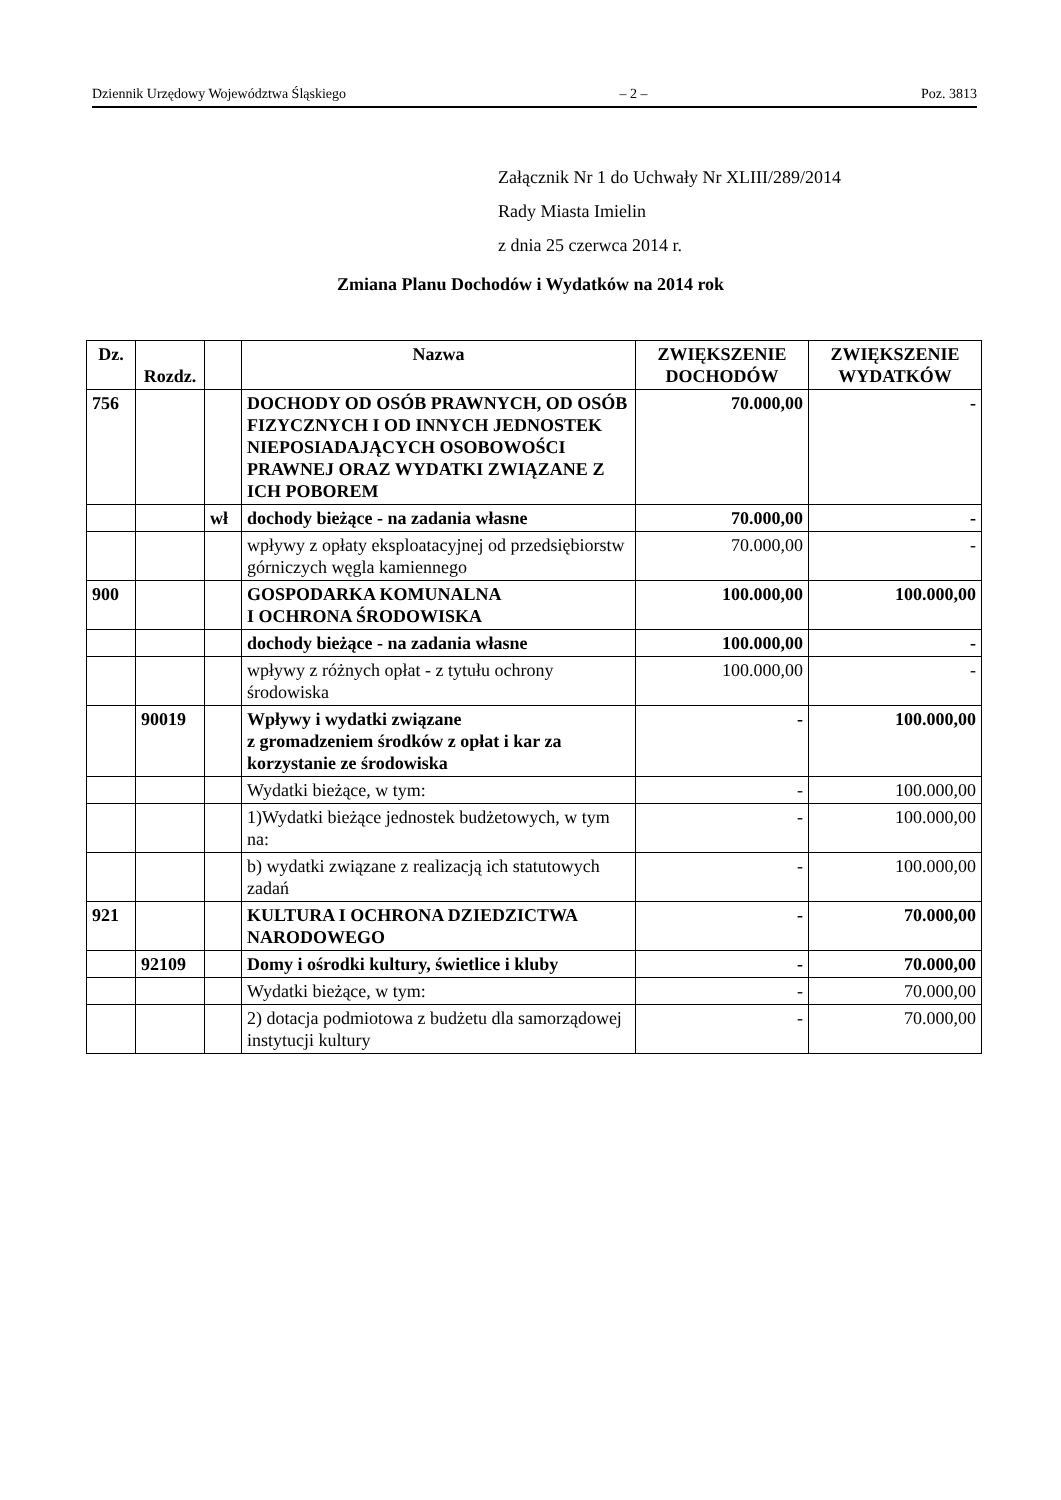Dziennik Urzędowy Województwa Śląskiego – 2 – Poz. 3813
Załącznik Nr 1 do Uchwały Nr XLIII/289/2014
Rady Miasta Imielin
z dnia 25 czerwca 2014 r.
Zmiana Planu Dochodów i Wydatków na 2014 rok
| Dz. | Rozdz. | | Nazwa | ZWIĘKSZENIE DOCHODÓW | ZWIĘKSZENIE WYDATKÓW |
| --- | --- | --- | --- | --- | --- |
| 756 | | | DOCHODY OD OSÓB PRAWNYCH, OD OSÓB FIZYCZNYCH I OD INNYCH JEDNOSTEK NIEPOSIADAJĄCYCH OSOBOWOŚCI PRAWNEJ ORAZ WYDATKI ZWIĄZANE Z ICH POBOREM | 70.000,00 | - |
| | | wł | dochody bieżące - na zadania własne | 70.000,00 | - |
| | | | wpływy z opłaty eksploatacyjnej od przedsiębiorstw górniczych węgla kamiennego | 70.000,00 | - |
| 900 | | | GOSPODARKA KOMUNALNA I OCHRONA ŚRODOWISKA | 100.000,00 | 100.000,00 |
| | | | dochody bieżące - na zadania własne | 100.000,00 | - |
| | | | wpływy z różnych opłat - z tytułu ochrony środowiska | 100.000,00 | - |
| | 90019 | | Wpływy i wydatki związane z gromadzeniem środków z opłat i kar za korzystanie ze środowiska | - | 100.000,00 |
| | | | Wydatki bieżące, w tym: | - | 100.000,00 |
| | | | 1)Wydatki bieżące jednostek budżetowych, w tym na: | - | 100.000,00 |
| | | | b) wydatki związane z realizacją ich statutowych zadań | - | 100.000,00 |
| 921 | | | KULTURA I OCHRONA DZIEDZICTWA NARODOWEGO | - | 70.000,00 |
| | 92109 | | Domy i ośrodki kultury, świetlice i kluby | - | 70.000,00 |
| | | | Wydatki bieżące, w tym: | - | 70.000,00 |
| | | | 2) dotacja podmiotowa z budżetu dla samorządowej instytucji kultury | - | 70.000,00 |